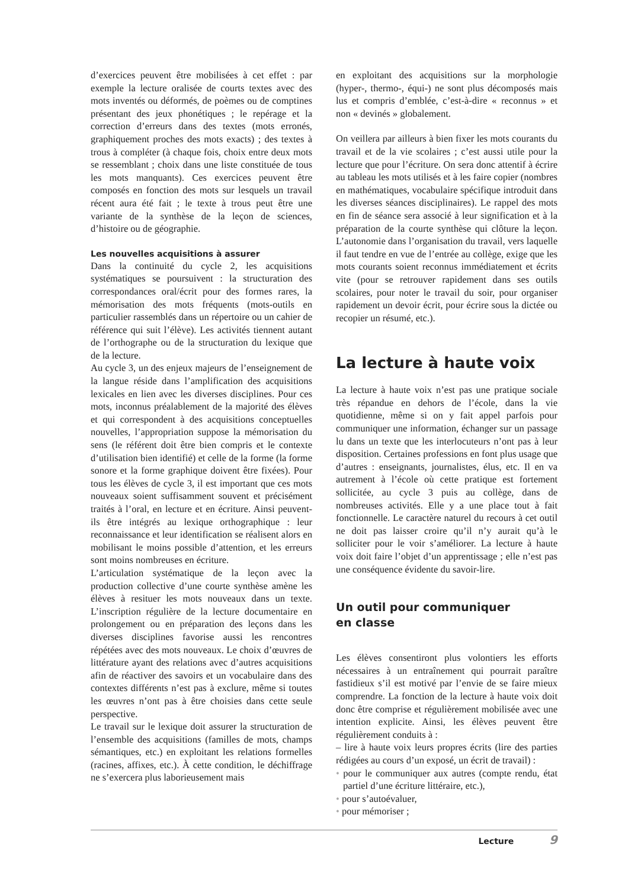d’exercices peuvent être mobilisées à cet effet : par exemple la lecture oralisée de courts textes avec des mots inventés ou déformés, de poèmes ou de comptines présentant des jeux phonétiques ; le repérage et la correction d’erreurs dans des textes (mots erronés, graphiquement proches des mots exacts) ; des textes à trous à compléter (à chaque fois, choix entre deux mots se ressemblant ; choix dans une liste constituée de tous les mots manquants). Ces exercices peuvent être composés en fonction des mots sur lesquels un travail récent aura été fait ; le texte à trous peut être une variante de la synthèse de la leçon de sciences, d’histoire ou de géographie.
Les nouvelles acquisitions à assurer
Dans la continuité du cycle 2, les acquisitions systématiques se poursuivent : la structuration des correspondances oral/écrit pour des formes rares, la mémorisation des mots fréquents (mots-outils en particulier rassemblés dans un répertoire ou un cahier de référence qui suit l’élève). Les activités tiennent autant de l’orthographe ou de la structuration du lexique que de la lecture.
Au cycle 3, un des enjeux majeurs de l’enseignement de la langue réside dans l’amplification des acquisitions lexicales en lien avec les diverses disciplines. Pour ces mots, inconnus préalablement de la majorité des élèves et qui correspondent à des acquisitions conceptuelles nouvelles, l’appropriation suppose la mémorisation du sens (le référent doit être bien compris et le contexte d’utilisation bien identifié) et celle de la forme (la forme sonore et la forme graphique doivent être fixées). Pour tous les élèves de cycle 3, il est important que ces mots nouveaux soient suffisamment souvent et précisément traités à l’oral, en lecture et en écriture. Ainsi peuvent-ils être intégrés au lexique orthographique : leur reconnaissance et leur identification se réalisent alors en mobilisant le moins possible d’attention, et les erreurs sont moins nombreuses en écriture.
L’articulation systématique de la leçon avec la production collective d’une courte synthèse amène les élèves à resituer les mots nouveaux dans un texte. L’inscription régulière de la lecture documentaire en prolongement ou en préparation des leçons dans les diverses disciplines favorise aussi les rencontres répétées avec des mots nouveaux. Le choix d’œuvres de littérature ayant des relations avec d’autres acquisitions afin de réactiver des savoirs et un vocabulaire dans des contextes différents n’est pas à exclure, même si toutes les œuvres n’ont pas à être choisies dans cette seule perspective.
Le travail sur le lexique doit assurer la structuration de l’ensemble des acquisitions (familles de mots, champs sémantiques, etc.) en exploitant les relations formelles (racines, affixes, etc.). À cette condition, le déchiffrage ne s’exercera plus laborieusement mais
en exploitant des acquisitions sur la morphologie (hyper-, thermo-, équi-) ne sont plus décomposés mais lus et compris d’emblée, c’est-à-dire « reconnus » et non « devinés » globalement.
On veillera par ailleurs à bien fixer les mots courants du travail et de la vie scolaires ; c’est aussi utile pour la lecture que pour l’écriture. On sera donc attentif à écrire au tableau les mots utilisés et à les faire copier (nombres en mathématiques, vocabulaire spécifique introduit dans les diverses séances disciplinaires). Le rappel des mots en fin de séance sera associé à leur signification et à la préparation de la courte synthèse qui clôture la leçon. L’autonomie dans l’organisation du travail, vers laquelle il faut tendre en vue de l’entrée au collège, exige que les mots courants soient reconnus immédiatement et écrits vite (pour se retrouver rapidement dans ses outils scolaires, pour noter le travail du soir, pour organiser rapidement un devoir écrit, pour écrire sous la dictée ou recopier un résumé, etc.).
La lecture à haute voix
La lecture à haute voix n’est pas une pratique sociale très répandue en dehors de l’école, dans la vie quotidienne, même si on y fait appel parfois pour communiquer une information, échanger sur un passage lu dans un texte que les interlocuteurs n’ont pas à leur disposition. Certaines professions en font plus usage que d’autres : enseignants, journalistes, élus, etc. Il en va autrement à l’école où cette pratique est fortement sollicitée, au cycle 3 puis au collège, dans de nombreuses activités. Elle y a une place tout à fait fonctionnelle. Le caractère naturel du recours à cet outil ne doit pas laisser croire qu’il n’y aurait qu’à le solliciter pour le voir s’améliorer. La lecture à haute voix doit faire l’objet d’un apprentissage ; elle n’est pas une conséquence évidente du savoir-lire.
Un outil pour communiquer
en classe
Les élèves consentiront plus volontiers les efforts nécessaires à un entraînement qui pourrait paraître fastidieux s’il est motivé par l’envie de se faire mieux comprendre. La fonction de la lecture à haute voix doit donc être comprise et régulièrement mobilisée avec une intention explicite. Ainsi, les élèves peuvent être régulièrement conduits à :
– lire à haute voix leurs propres écrits (lire des parties rédigées au cours d’un exposé, un écrit de travail) :
• pour le communiquer aux autres (compte rendu, état partiel d’une écriture littéraire, etc.),
• pour s’autoévaluer,
• pour mémoriser ;
Lecture 9